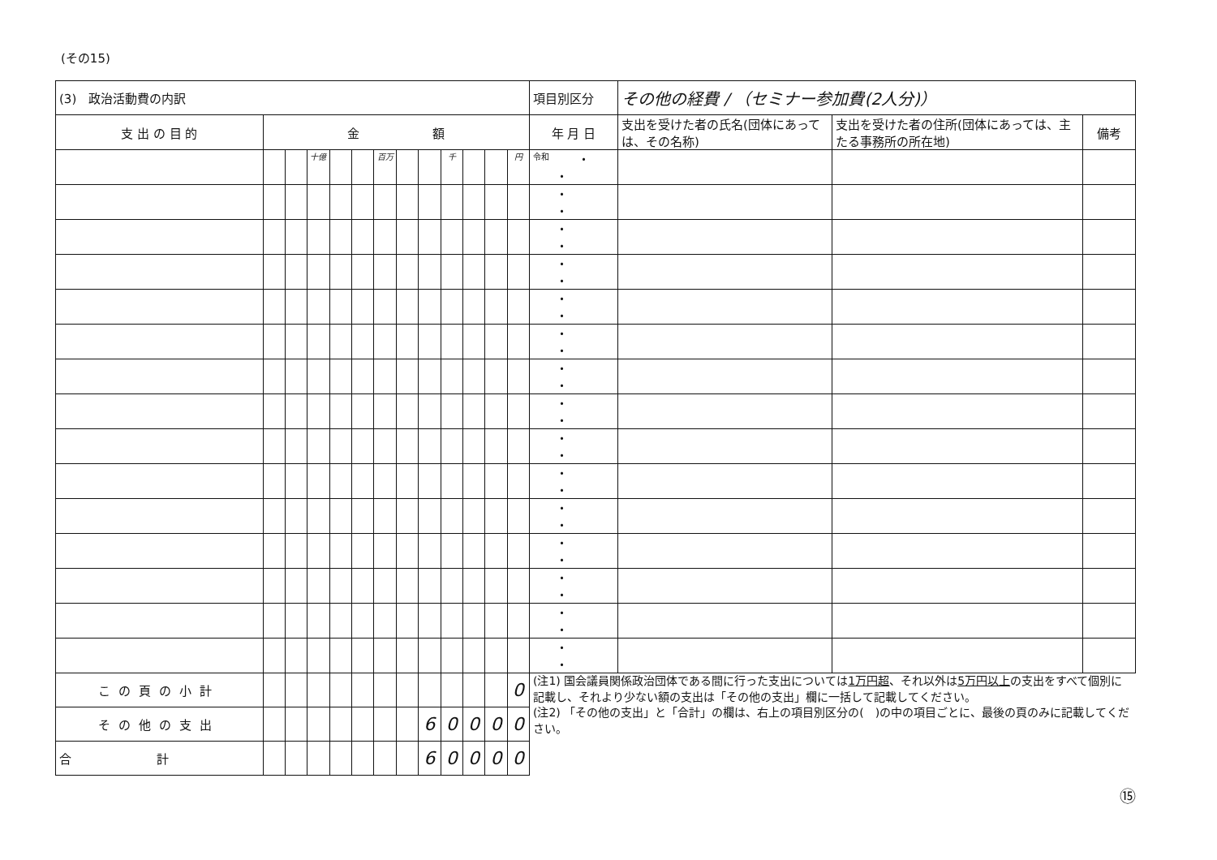(その15)
| (3) 政治活動費の内訳 | | | | | | | | | | | | | 項目別区分 | その他の経費 / （セミナー参加費(2人分)） | | |
| 支 出 の 目 的 | 金 額 | | | | | | | | | | | | 年 月 日 | 支出を受けた者の氏名(団体にあっては、その名称) | 支出を受けた者の住所(団体にあっては、主たる事務所の所在地) | 備考 |
| | | | 十億 | | | 百万 | | | 千 | | | 円 | 令和 ・ ・ | | | |
| | | | | | | | | | | | | | ・ ・ | | | |
| | | | | | | | | | | | | | ・ ・ | | | |
| | | | | | | | | | | | | | ・ ・ | | | |
| | | | | | | | | | | | | | ・ ・ | | | |
| | | | | | | | | | | | | | ・ ・ | | | |
| | | | | | | | | | | | | | ・ ・ | | | |
| | | | | | | | | | | | | | ・ ・ | | | |
| | | | | | | | | | | | | | ・ ・ | | | |
| | | | | | | | | | | | | | ・ ・ | | | |
| | | | | | | | | | | | | | ・ ・ | | | |
| | | | | | | | | | | | | | ・ ・ | | | |
| | | | | | | | | | | | | | ・ ・ | | | |
| | | | | | | | | | | | | | ・ ・ | | | |
| | | | | | | | | | | | | | ・ ・ | | | |
| この頁の小計 | | | | | | | | | | | | 0 | (注1) 国会議員関係政治団体である間に行った支出については 1万円超 、それ以外は 5万円以上 の支出をすべて個別に記載し、それより少ない額の支出は「その他の支出」欄に一括して記載してください。 (注2) 「その他の支出」と「合計」の欄は、右上の項目別区分の( )の中の項目ごとに、最後の頁のみに記載してください。 | | | |
| その他の支出 | | | | | | | | 6 | 0 | 0 | 0 | 0 | | | | |
| 合 計 | | | | | | | | 6 | 0 | 0 | 0 | 0 | | | | |
⑮